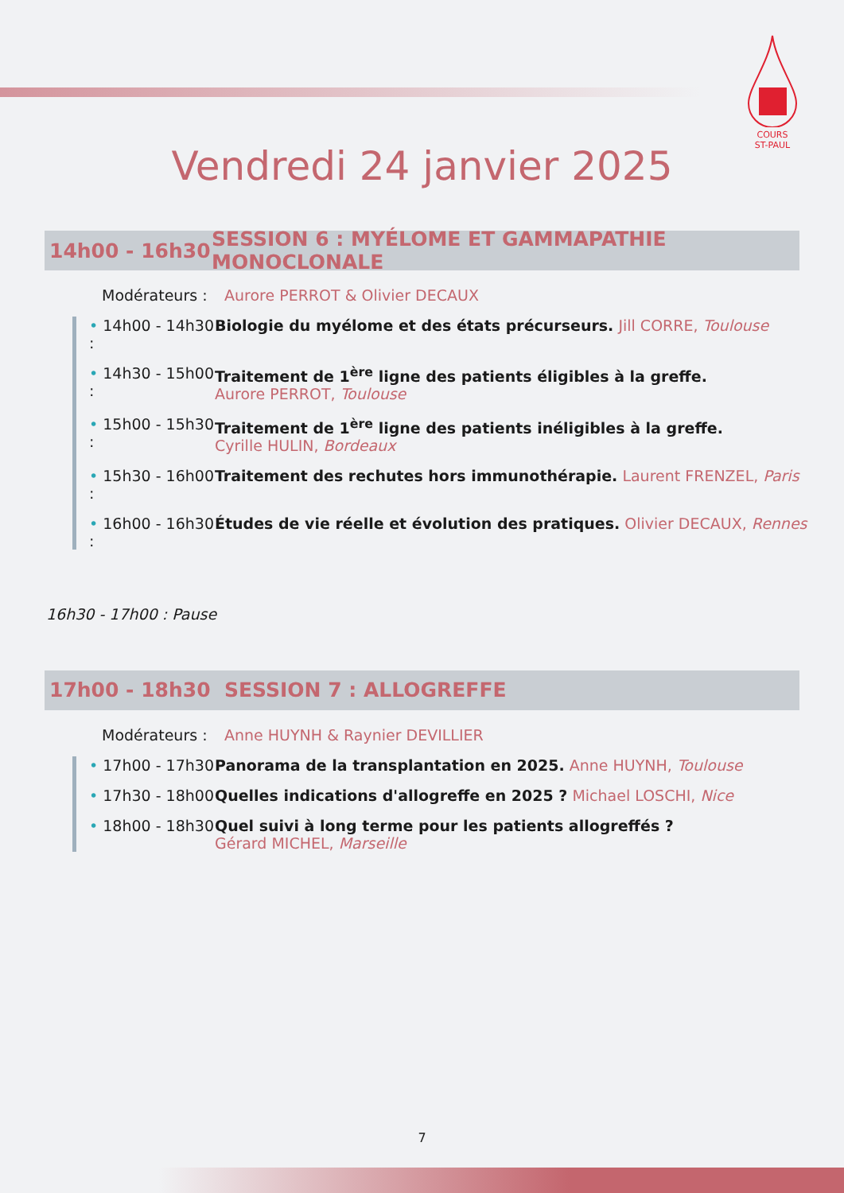COURS
ST-PAUL
Vendredi 24 janvier 2025
14h00 - 16h30 SESSION 6 : MYÉLOME ET GAMMAPATHIE MONOCLONALE
Modérateurs : Aurore PERROT & Olivier DECAUX
• 14h00 - 14h30 : Biologie du myélome et des états précurseurs. Jill CORRE, Toulouse
• 14h30 - 15h00 : Traitement de 1<sup>ère</sup> ligne des patients éligibles à la greffe.
Aurore PERROT, Toulouse
• 15h00 - 15h30 : Traitement de 1<sup>ère</sup> ligne des patients inéligibles à la greffe.
Cyrille HULIN, Bordeaux
• 15h30 - 16h00 : Traitement des rechutes hors immunothérapie. Laurent FRENZEL, Paris
• 16h00 - 16h30 : Études de vie réelle et évolution des pratiques. Olivier DECAUX, Rennes
16h30 - 17h00 : Pause
17h00 - 18h30 SESSION 7 : ALLOGREFFE
Modérateurs : Anne HUYNH & Raynier DEVILLIER
• 17h00 - 17h30 Panorama de la transplantation en 2025. Anne HUYNH, Toulouse
• 17h30 - 18h00 Quelles indications d'allogreffe en 2025 ? Michael LOSCHI, Nice
• 18h00 - 18h30 Quel suivi à long terme pour les patients allogreffés ?
Gérard MICHEL, Marseille
7